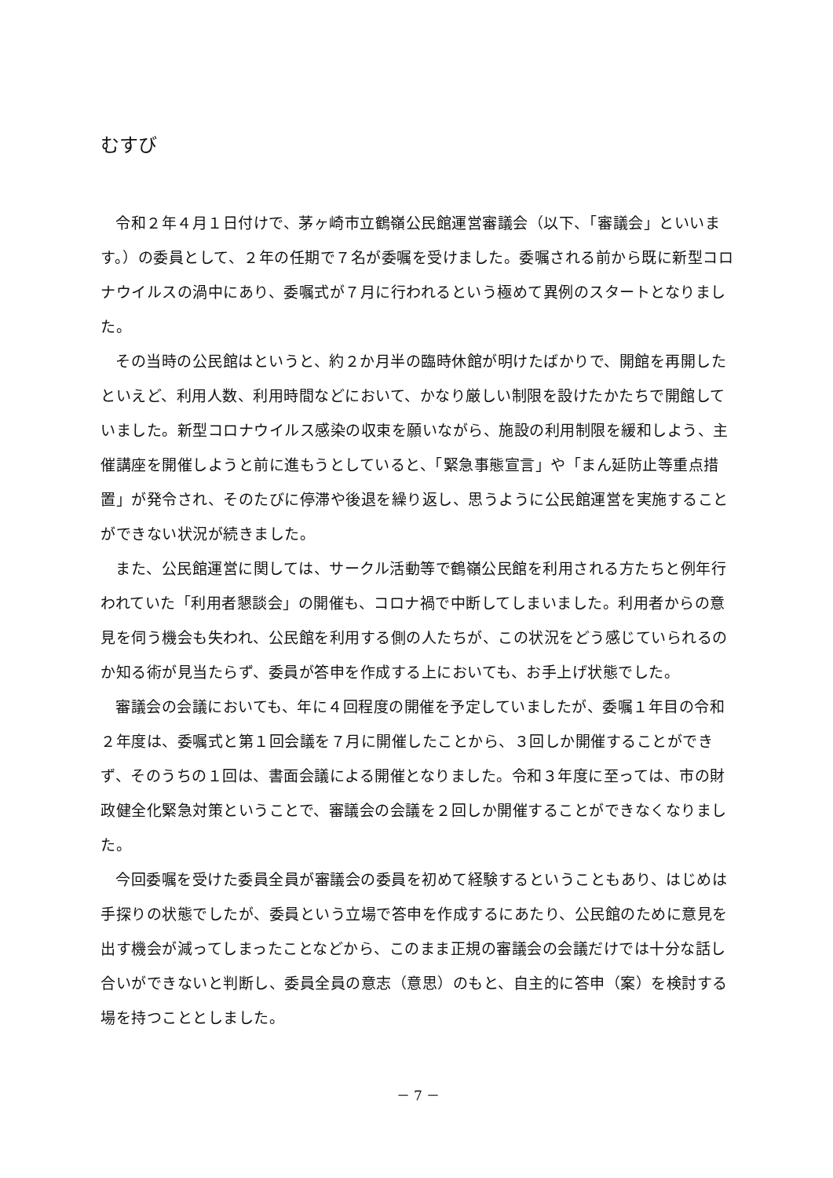むすび
令和２年４月１日付けで、茅ヶ崎市立鶴嶺公民館運営審議会（以下、「審議会」といいます。）の委員として、２年の任期で７名が委嘱を受けました。委嘱される前から既に新型コロナウイルスの渦中にあり、委嘱式が７月に行われるという極めて異例のスタートとなりました。
その当時の公民館はというと、約２か月半の臨時休館が明けたばかりで、開館を再開したといえど、利用人数、利用時間などにおいて、かなり厳しい制限を設けたかたちで開館していました。新型コロナウイルス感染の収束を願いながら、施設の利用制限を緩和しよう、主催講座を開催しようと前に進もうとしていると、「緊急事態宣言」や「まん延防止等重点措置」が発令され、そのたびに停滞や後退を繰り返し、思うように公民館運営を実施することができない状況が続きました。
また、公民館運営に関しては、サークル活動等で鶴嶺公民館を利用される方たちと例年行われていた「利用者懇談会」の開催も、コロナ禍で中断してしまいました。利用者からの意見を伺う機会も失われ、公民館を利用する側の人たちが、この状況をどう感じていられるのか知る術が見当たらず、委員が答申を作成する上においても、お手上げ状態でした。
審議会の会議においても、年に４回程度の開催を予定していましたが、委嘱１年目の令和２年度は、委嘱式と第１回会議を７月に開催したことから、３回しか開催することができず、そのうちの１回は、書面会議による開催となりました。令和３年度に至っては、市の財政健全化緊急対策ということで、審議会の会議を２回しか開催することができなくなりました。
今回委嘱を受けた委員全員が審議会の委員を初めて経験するということもあり、はじめは手探りの状態でしたが、委員という立場で答申を作成するにあたり、公民館のために意見を出す機会が減ってしまったことなどから、このまま正規の審議会の会議だけでは十分な話し合いができないと判断し、委員全員の意志（意思）のもと、自主的に答申（案）を検討する場を持つこととしました。
－ 7 －